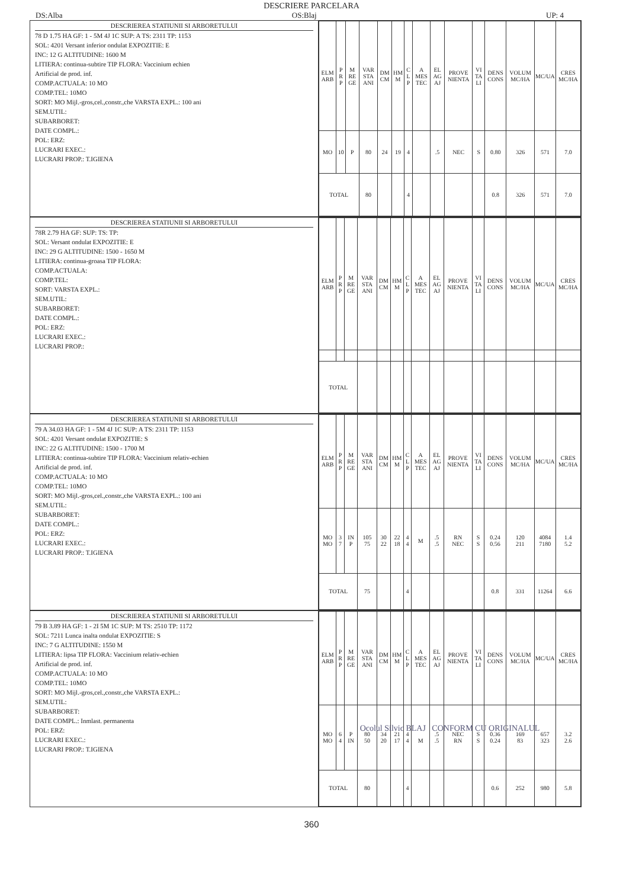DESCRIERE PARCELARA
DS:Alba OS:Blaj UP: 4
DESCRIEREA STATIUNII SI ARBORETULUI
78 D 1.75 HA GF: 1 - 5M 4J 1C SUP: A TS: 2311 TP: 1153
SOL: 4201 Versant inferior ondulat EXPOZITIE: E
INC: 12 G ALTITUDINE: 1600 M
LITIERA: continua-subtire TIP FLORA: Vaccinium echien
Artificial de prod. inf.
COMP.ACTUALA: 10 MO
COMP.TEL: 10MO
SORT: MO Mijl.-gros,cel.,constr.,che VARSTA EXPL.: 100 ani
SEM.UTIL:
SUBARBORET:
DATE COMPL.:
POL: ERZ:
LUCRARI EXEC.:
LUCRARI PROP.: T.IGIENA
| ELM ARB | P R P | M RE GE | VAR STA ANI | DM CM | HM M | C L P | A MES TEC | EL AG AJ | PROVE NIENTA | VI TA LI | DENS CONS | VOLUM MC/HA | MC/UA | CRES MC/HA |
| --- | --- | --- | --- | --- | --- | --- | --- | --- | --- | --- | --- | --- | --- | --- |
| MO | 10 | P | 80 | 24 | 19 | 4 | | .5 | NEC | S | 0.80 | 326 | 571 | 7.0 |
| TOTAL | | | 80 | | | 4 | | | | | 0.8 | 326 | 571 | 7.0 |
DESCRIEREA STATIUNII SI ARBORETULUI
78R 2.79 HA GF: SUP: TS: TP:
SOL: Versant ondulat EXPOZITIE: E
INC: 29 G ALTITUDINE: 1500 - 1650 M
LITIERA: continua-groasa TIP FLORA:
COMP.ACTUALA:
COMP.TEL:
SORT: VARSTA EXPL.:
SEM.UTIL:
SUBARBORET:
DATE COMPL.:
POL: ERZ:
LUCRARI EXEC.:
LUCRARI PROP.:
| ELM ARB | P R P | M RE GE | VAR STA ANI | DM CM | HM M | C L P | A MES TEC | EL AG AJ | PROVE NIENTA | VI TA LI | DENS CONS | VOLUM MC/HA | MC/UA | CRES MC/HA |
| --- | --- | --- | --- | --- | --- | --- | --- | --- | --- | --- | --- | --- | --- | --- |
| TOTAL | | | | | | | | | | | | | | |
DESCRIEREA STATIUNII SI ARBORETULUI
79 A 34.03 HA GF: 1 - 5M 4J 1C SUP: A TS: 2311 TP: 1153
SOL: 4201 Versant ondulat EXPOZITIE: S
INC: 22 G ALTITUDINE: 1500 - 1700 M
LITIERA: continua-subtire TIP FLORA: Vaccinium relativ-echien
Artificial de prod. inf.
COMP.ACTUALA: 10 MO
COMP.TEL: 10MO
SORT: MO Mijl.-gros,cel.,constr.,che VARSTA EXPL.: 100 ani
SEM.UTIL:
SUBARBORET:
DATE COMPL.:
POL: ERZ:
LUCRARI EXEC.:
LUCRARI PROP.: T.IGIENA
| ELM ARB | P R P | M RE GE | VAR STA ANI | DM CM | HM M | C L P | A MES TEC | EL AG AJ | PROVE NIENTA | VI TA LI | DENS CONS | VOLUM MC/HA | MC/UA | CRES MC/HA |
| --- | --- | --- | --- | --- | --- | --- | --- | --- | --- | --- | --- | --- | --- | --- |
| MO MO | 3 7 | IN P | 105 75 | 30 22 | 22 18 | 4 4 | M | .5 .5 | RN NEC | S S | 0.24 0.56 | 120 211 | 4084 7180 | 1.4 5.2 |
| TOTAL | | | 75 | | | 4 | | | | | 0.8 | 331 | 11264 | 6.6 |
DESCRIEREA STATIUNII SI ARBORETULUI
79 B 3.89 HA GF: 1 - 2I 5M 1C SUP: M TS: 2510 TP: 1172
SOL: 7211 Lunca inalta ondulat EXPOZITIE: S
INC: 7 G ALTITUDINE: 1550 M
LITIERA: lipsa TIP FLORA: Vaccinium relativ-echien
Artificial de prod. inf.
COMP.ACTUALA: 10 MO
COMP.TEL: 10MO
SORT: MO Mijl.-gros,cel.,constr.,che VARSTA EXPL.:
SEM.UTIL:
SUBARBORET:
DATE COMPL.: Inmlast. permanenta
POL: ERZ:
LUCRARI EXEC.:
LUCRARI PROP.: T.IGIENA
| ELM ARB | P R P | M RE GE | VAR STA ANI | DM CM | HM M | C L P | A MES TEC | EL AG AJ | PROVE NIENTA | VI TA LI | DENS CONS | VOLUM MC/HA | MC/UA | CRES MC/HA |
| --- | --- | --- | --- | --- | --- | --- | --- | --- | --- | --- | --- | --- | --- | --- |
| MO MO | 6 4 | P IN | 80 50 | 34 20 | 21 17 | 4 4 | M | .5 .5 | NEC RN | S S | 0.36 0.24 | 169 83 | 657 323 | 3.2 2.6 |
| TOTAL | | | 80 | | | 4 | | | | | 0.6 | 252 | 980 | 5.8 |
Ocolul Silvic BLAJ CONFORM CU ORIGINALUL
360